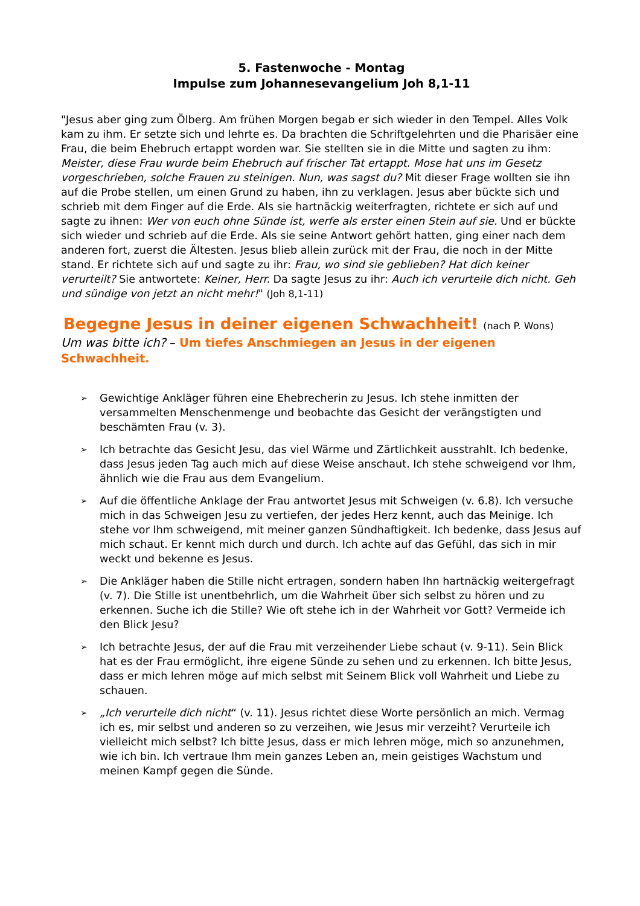5. Fastenwoche - Montag
Impulse zum Johannesevangelium Joh 8,1-11
"Jesus aber ging zum Ölberg. Am frühen Morgen begab er sich wieder in den Tempel. Alles Volk kam zu ihm. Er setzte sich und lehrte es. Da brachten die Schriftgelehrten und die Pharisäer eine Frau, die beim Ehebruch ertappt worden war. Sie stellten sie in die Mitte und sagten zu ihm: Meister, diese Frau wurde beim Ehebruch auf frischer Tat ertappt. Mose hat uns im Gesetz vorgeschrieben, solche Frauen zu steinigen. Nun, was sagst du? Mit dieser Frage wollten sie ihn auf die Probe stellen, um einen Grund zu haben, ihn zu verklagen. Jesus aber bückte sich und schrieb mit dem Finger auf die Erde. Als sie hartnäckig weiterfragten, richtete er sich auf und sagte zu ihnen: Wer von euch ohne Sünde ist, werfe als erster einen Stein auf sie. Und er bückte sich wieder und schrieb auf die Erde. Als sie seine Antwort gehört hatten, ging einer nach dem anderen fort, zuerst die Ältesten. Jesus blieb allein zurück mit der Frau, die noch in der Mitte stand. Er richtete sich auf und sagte zu ihr: Frau, wo sind sie geblieben? Hat dich keiner verurteilt? Sie antwortete: Keiner, Herr. Da sagte Jesus zu ihr: Auch ich verurteile dich nicht. Geh und sündige von jetzt an nicht mehr!" (Joh 8,1-11)
Begegne Jesus in deiner eigenen Schwachheit! (nach P. Wons)
Um was bitte ich? – Um tiefes Anschmiegen an Jesus in der eigenen Schwachheit.
➢ Gewichtige Ankläger führen eine Ehebrecherin zu Jesus. Ich stehe inmitten der versammelten Menschenmenge und beobachte das Gesicht der verängstigten und beschämten Frau (v. 3).
➢ Ich betrachte das Gesicht Jesu, das viel Wärme und Zärtlichkeit ausstrahlt. Ich bedenke, dass Jesus jeden Tag auch mich auf diese Weise anschaut. Ich stehe schweigend vor Ihm, ähnlich wie die Frau aus dem Evangelium.
➢ Auf die öffentliche Anklage der Frau antwortet Jesus mit Schweigen (v. 6.8). Ich versuche mich in das Schweigen Jesu zu vertiefen, der jedes Herz kennt, auch das Meinige. Ich stehe vor Ihm schweigend, mit meiner ganzen Sündhaftigkeit. Ich bedenke, dass Jesus auf mich schaut. Er kennt mich durch und durch. Ich achte auf das Gefühl, das sich in mir weckt und bekenne es Jesus.
➢ Die Ankläger haben die Stille nicht ertragen, sondern haben Ihn hartnäckig weitergefragt (v. 7). Die Stille ist unentbehrlich, um die Wahrheit über sich selbst zu hören und zu erkennen. Suche ich die Stille? Wie oft stehe ich in der Wahrheit vor Gott? Vermeide ich den Blick Jesu?
➢ Ich betrachte Jesus, der auf die Frau mit verzeihender Liebe schaut (v. 9-11). Sein Blick hat es der Frau ermöglicht, ihre eigene Sünde zu sehen und zu erkennen. Ich bitte Jesus, dass er mich lehren möge auf mich selbst mit Seinem Blick voll Wahrheit und Liebe zu schauen.
➢ „Ich verurteile dich nicht“ (v. 11). Jesus richtet diese Worte persönlich an mich. Vermag ich es, mir selbst und anderen so zu verzeihen, wie Jesus mir verzeiht? Verurteile ich vielleicht mich selbst? Ich bitte Jesus, dass er mich lehren möge, mich so anzunehmen, wie ich bin. Ich vertraue Ihm mein ganzes Leben an, mein geistiges Wachstum und meinen Kampf gegen die Sünde.